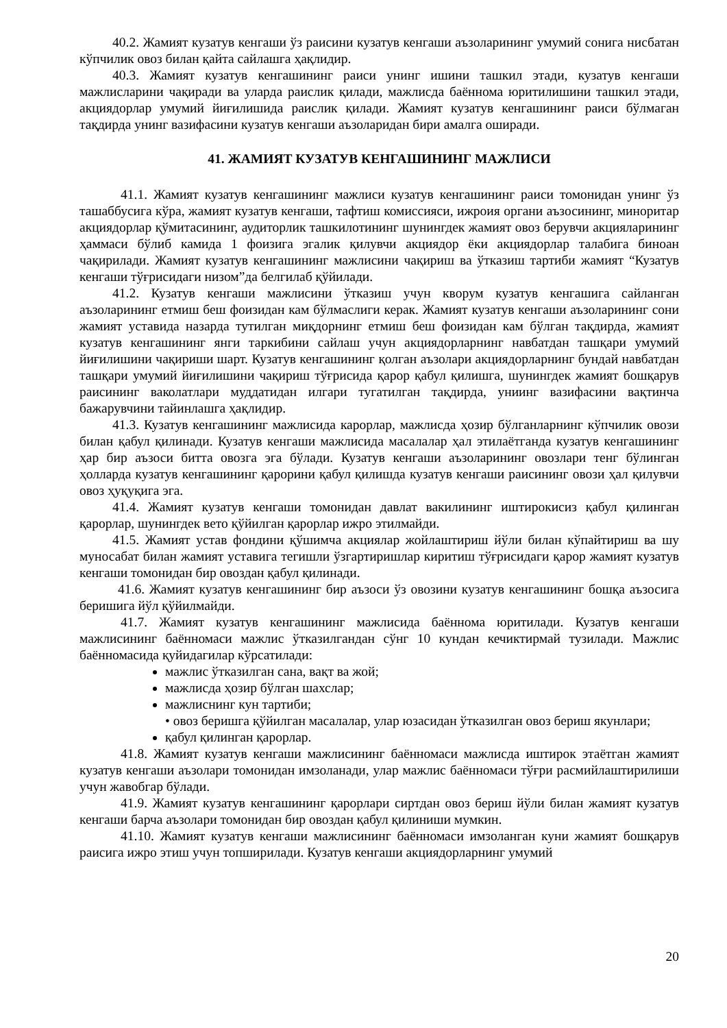40.2. Жамият кузатув кенгаши ўз раисини кузатув кенгаши аъзоларининг умумий сонига нисбатан кўпчилик овоз билан қайта сайлашга ҳақлидир.
40.3. Жамият кузатув кенгашининг раиси унинг ишини ташкил этади, кузатув кенгаши мажлисларини чақиради ва уларда раислик қилади, мажлисда баённома юритилишини ташкил этади, акциядорлар умумий йиғилишида раислик қилади. Жамият кузатув кенгашининг раиси бўлмаган тақдирда унинг вазифасини кузатув кенгаши аъзоларидан бири амалга оширади.
41. ЖАМИЯТ КУЗАТУВ КЕНГАШИНИНГ МАЖЛИСИ
41.1. Жамият кузатув кенгашининг мажлиси кузатув кенгашининг раиси томонидан унинг ўз ташаббусига кўра, жамият кузатув кенгаши, тафтиш комиссияси, ижроия органи аъзосининг, миноритар акциядорлар қўмитасининг, аудиторлик ташкилотининг шунингдек жамият овоз берувчи акцияларининг ҳаммаси бўлиб камида 1 фоизига эгалик қилувчи акциядор ёки акциядорлар талабига биноан чақирилади. Жамият кузатув кенгашининг мажлисини чақириш ва ўтказиш тартиби жамият “Кузатув кенгаши тўғрисидаги низом”да белгилаб қўйилади.
41.2. Кузатув кенгаши мажлисини ўтказиш учун кворум кузатув кенгашига сайланган аъзоларининг етмиш беш фоизидан кам бўлмаслиги керак. Жамият кузатув кенгаши аъзоларининг сони жамият уставида назарда тутилган миқдорнинг етмиш беш фоизидан кам бўлган тақдирда, жамият кузатув кенгашининг янги таркибини сайлаш учун акциядорларнинг навбатдан ташқари умумий йиғилишини чақириши шарт. Кузатув кенгашининг қолган аъзолари акциядорларнинг бундай навбатдан ташқари умумий йиғилишини чақириш тўғрисида қарор қабул қилишга, шунингдек жамият бошқарув раисининг ваколатлари муддатидан илгари тугатилган тақдирда, униинг вазифасини вақтинча бажарувчини тайинлашга ҳақлидир.
41.3. Кузатув кенгашининг мажлисида карорлар, мажлисда ҳозир бўлганларнинг кўпчилик овози билан қабул қилинади. Кузатув кенгаши мажлисида масалалар ҳал этилаётганда кузатув кенгашининг ҳар бир аъзоси битта овозга эга бўлади. Кузатув кенгаши аъзоларининг овозлари тенг бўлинган ҳолларда кузатув кенгашининг қарорини қабул қилишда кузатув кенгаши раисининг овози ҳал қилувчи овоз ҳуқуқига эга.
41.4. Жамият кузатув кенгаши томонидан давлат вакилининг иштирокисиз қабул қилинган қарорлар, шунингдек вето қўйилган қарорлар ижро этилмайди.
41.5. Жамият устав фондини қўшимча акциялар жойлаштириш йўли билан кўпайтириш ва шу муносабат билан жамият уставига тегишли ўзгартиришлар киритиш тўғрисидаги қарор жамият кузатув кенгаши томонидан бир овоздан қабул қилинади.
41.6. Жамият кузатув кенгашининг бир аъзоси ўз овозини кузатув кенгашининг бошқа аъзосига беришига йўл қўйилмайди.
41.7. Жамият кузатув кенгашининг мажлисида баённома юритилади. Кузатув кенгаши мажлисининг баённомаси мажлис ўтказилгандан сўнг 10 кундан кечиктирмай тузилади. Мажлис баённомасида қуйидагилар кўрсатилади:
мажлис ўтказилган сана, вақт ва жой;
мажлисда ҳозир бўлган шахслар;
мажлиснинг кун тартиби;
• овоз беришга қўйилган масалалар, улар юзасидан ўтказилган овоз бериш якунлари;
қабул қилинган қарорлар.
41.8. Жамият кузатув кенгаши мажлисининг баённомаси мажлисда иштирок этаётган жамият кузатув кенгаши аъзолари томонидан имзоланади, улар мажлис баённомаси тўғри расмийлаштирилиши учун жавобгар бўлади.
41.9. Жамият кузатув кенгашининг қарорлари сиртдан овоз бериш йўли билан жамият кузатув кенгаши барча аъзолари томонидан бир овоздан қабул қилиниши мумкин.
41.10. Жамият кузатув кенгаши мажлисининг баённомаси имзоланган куни жамият бошқарув раисига ижро этиш учун топширилади. Кузатув кенгаши акциядорларнинг умумий
20